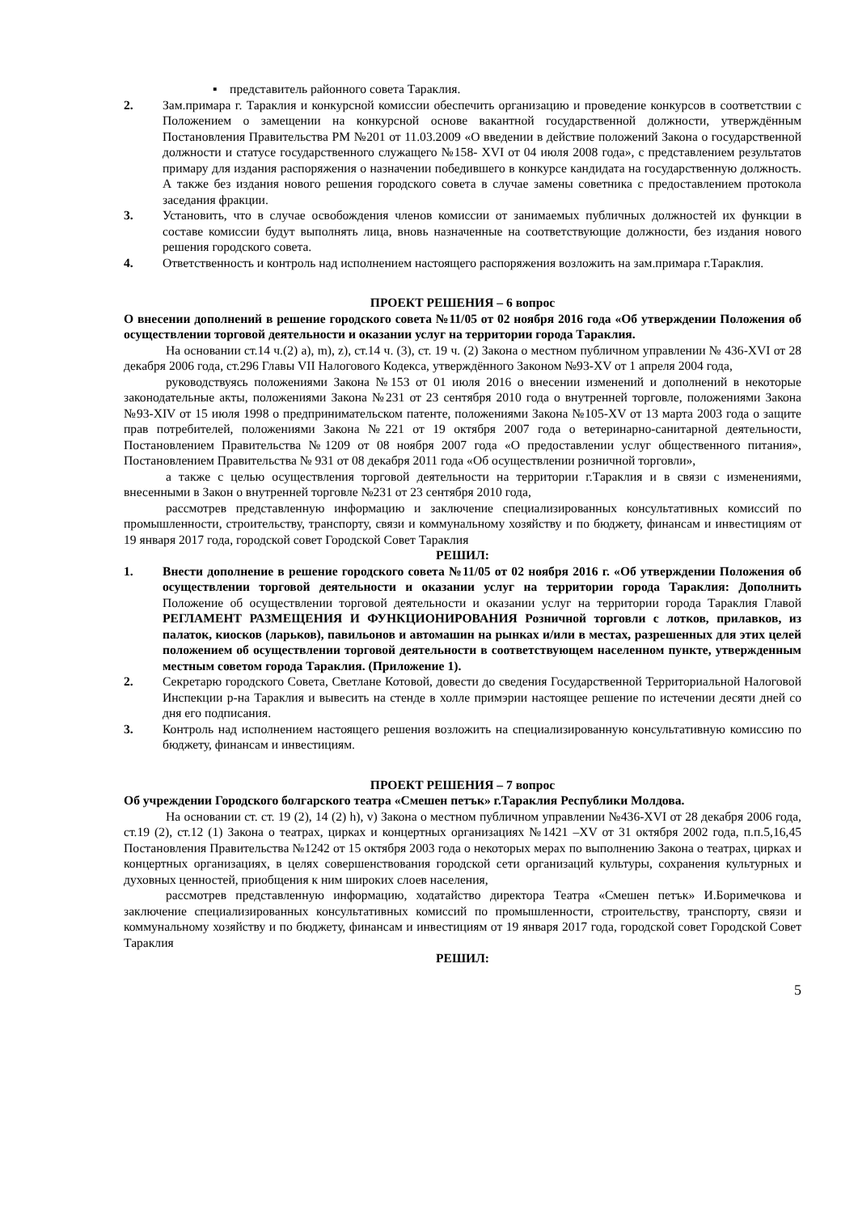▪ представитель районного совета Тараклия.
2. Зам.примара г. Тараклия и конкурсной комиссии обеспечить организацию и проведение конкурсов в соответствии с Положением о замещении на конкурсной основе вакантной государственной должности, утверждённым Постановления Правительства РМ №201 от 11.03.2009 «О введении в действие положений Закона о государственной должности и статусе государственного служащего №158- XVI от 04 июля 2008 года», с представлением результатов примару для издания распоряжения о назначении победившего в конкурсе кандидата на государственную должность. А также без издания нового решения городского совета в случае замены советника с предоставлением протокола заседания фракции.
3. Установить, что в случае освобождения членов комиссии от занимаемых публичных должностей их функции в составе комиссии будут выполнять лица, вновь назначенные на соответствующие должности, без издания нового решения городского совета.
4. Ответственность и контроль над исполнением настоящего распоряжения возложить на зам.примара г.Тараклия.
ПРОЕКТ РЕШЕНИЯ – 6 вопрос
О внесении дополнений в решение городского совета №11/05 от 02 ноября 2016 года «Об утверждении Положения об осуществлении торговой деятельности и оказании услуг на территории города Тараклия.
На основании ст.14 ч.(2) a), m), z), ст.14 ч. (3), ст. 19 ч. (2) Закона о местном публичном управлении № 436-XVI от 28 декабря 2006 года, ст.296 Главы VII Налогового Кодекса, утверждённого Законом №93-XV от 1 апреля 2004 года,
руководствуясь положениями Закона №153 от 01 июля 2016 о внесении изменений и дополнений в некоторые законодательные акты, положениями Закона №231 от 23 сентября 2010 года о внутренней торговле, положениями Закона №93-XIV от 15 июля 1998 о предпринимательском патенте, положениями Закона №105-XV от 13 марта 2003 года о защите прав потребителей, положениями Закона №221 от 19 октября 2007 года о ветеринарно-санитарной деятельности, Постановлением Правительства №1209 от 08 ноября 2007 года «О предоставлении услуг общественного питания», Постановлением Правительства № 931 от 08 декабря 2011 года «Об осуществлении розничной торговли»,
а также с целью осуществления торговой деятельности на территории г.Тараклия и в связи с изменениями, внесенными в Закон о внутренней торговле №231 от 23 сентября 2010 года,
рассмотрев представленную информацию и заключение специализированных консультативных комиссий по промышленности, строительству, транспорту, связи и коммунальному хозяйству и по бюджету, финансам и инвестициям от 19 января 2017 года, городской совет Городской Совет Тараклия
РЕШИЛ:
1. Внести дополнение в решение городского совета №11/05 от 02 ноября 2016 г. «Об утверждении Положения об осуществлении торговой деятельности и оказании услуг на территории города Тараклия: Дополнить Положение об осуществлении торговой деятельности и оказании услуг на территории города Тараклия Главой РЕГЛАМЕНТ РАЗМЕЩЕНИЯ И ФУНКЦИОНИРОВАНИЯ Розничной торговли с лотков, прилавков, из палаток, киосков (ларьков), павильонов и автомашин на рынках и/или в местах, разрешенных для этих целей положением об осуществлении торговой деятельности в соответствующем населенном пункте, утвержденным местным советом города Тараклия. (Приложение 1).
2. Секретарю городского Совета, Светлане Котовой, довести до сведения Государственной Территориальной Налоговой Инспекции р-на Тараклия и вывесить на стенде в холле примэрии настоящее решение по истечении десяти дней со дня его подписания.
3. Контроль над исполнением настоящего решения возложить на специализированную консультативную комиссию по бюджету, финансам и инвестициям.
ПРОЕКТ РЕШЕНИЯ – 7 вопрос
Об учреждении Городского болгарского театра «Смешен петък» г.Тараклия Республики Молдова.
На основании ст. ст. 19 (2), 14 (2) h), v) Закона о местном публичном управлении №436-XVI от 28 декабря 2006 года, ст.19 (2), ст.12 (1) Закона о театрах, цирках и концертных организациях №1421 –XV от 31 октября 2002 года, п.п.5,16,45 Постановления Правительства №1242 от 15 октября 2003 года о некоторых мерах по выполнению Закона о театрах, цирках и концертных организациях, в целях совершенствования городской сети организаций культуры, сохранения культурных и духовных ценностей, приобщения к ним широких слоев населения,
рассмотрев представленную информацию, ходатайство директора Театра «Смешен петък» И.Боримечкова и заключение специализированных консультативных комиссий по промышленности, строительству, транспорту, связи и коммунальному хозяйству и по бюджету, финансам и инвестициям от 19 января 2017 года, городской совет Городской Совет Тараклия
РЕШИЛ:
5